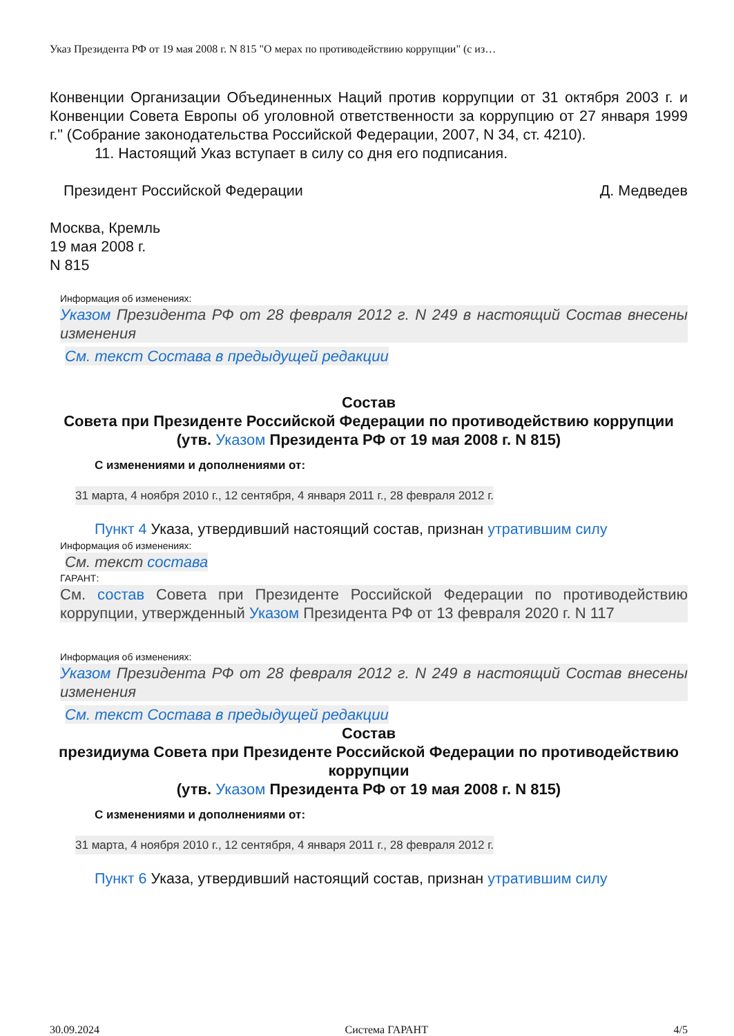Указ Президента РФ от 19 мая 2008 г. N 815 "О мерах по противодействию коррупции" (с из…
Конвенции Организации Объединенных Наций против коррупции от 31 октября 2003 г. и Конвенции Совета Европы об уголовной ответственности за коррупцию от 27 января 1999 г." (Собрание законодательства Российской Федерации, 2007, N 34, ст. 4210).
11. Настоящий Указ вступает в силу со дня его подписания.
Президент Российской Федерации Д. Медведев
Москва, Кремль
19 мая 2008 г.
N 815
Информация об изменениях:
Указом Президента РФ от 28 февраля 2012 г. N 249 в настоящий Состав внесены изменения
См. текст Состава в предыдущей редакции
Состав
Совета при Президенте Российской Федерации по противодействию коррупции
(утв. Указом Президента РФ от 19 мая 2008 г. N 815)
С изменениями и дополнениями от:
31 марта, 4 ноября 2010 г., 12 сентября, 4 января 2011 г., 28 февраля 2012 г.
Пункт 4 Указа, утвердивший настоящий состав, признан утратившим силу
Информация об изменениях:
См. текст состава
ГАРАНТ:
См. состав Совета при Президенте Российской Федерации по противодействию коррупции, утвержденный Указом Президента РФ от 13 февраля 2020 г. N 117
Информация об изменениях:
Указом Президента РФ от 28 февраля 2012 г. N 249 в настоящий Состав внесены изменения
См. текст Состава в предыдущей редакции
Состав
президиума Совета при Президенте Российской Федерации по противодействию коррупции
(утв. Указом Президента РФ от 19 мая 2008 г. N 815)
С изменениями и дополнениями от:
31 марта, 4 ноября 2010 г., 12 сентября, 4 января 2011 г., 28 февраля 2012 г.
Пункт 6 Указа, утвердивший настоящий состав, признан утратившим силу
30.09.2024 Система ГАРАНТ 4/5